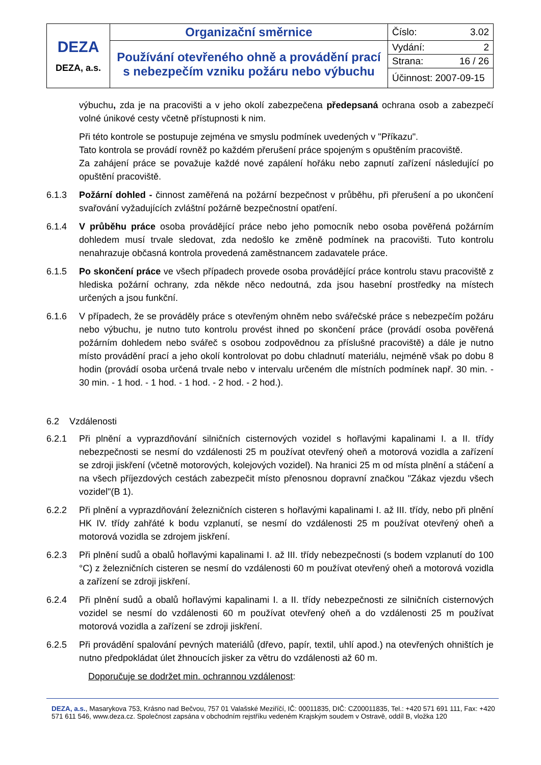| DEZA DEZA, a.s. | Organizační směrnice | Číslo: 3.02 |
| | Používání otevřeného ohně a provádění prací s nebezpečím vzniku požáru nebo výbuchu | Vydání: 2 |
| | | Strana: 16 / 26 |
| | | Účinnost: 2007-09-15 |
výbuchu, zda je na pracovišti a v jeho okolí zabezpečena předepsaná ochrana osob a zabezpečí volné únikové cesty včetně přístupnosti k nim.
Při této kontrole se postupuje zejména ve smyslu podmínek uvedených v "Příkazu".
Tato kontrola se provádí rovněž po každém přerušení práce spojeným s opuštěním pracoviště.
Za zahájení práce se považuje každé nové zapálení hořáku nebo zapnutí zařízení následující po opuštění pracoviště.
6.1.3 Požární dohled - činnost zaměřená na požární bezpečnost v průběhu, při přerušení a po ukončení svařování vyžadujících zvláštní požárně bezpečnostní opatření.
6.1.4 V průběhu práce osoba provádějící práce nebo jeho pomocník nebo osoba pověřená požárním dohledem musí trvale sledovat, zda nedošlo ke změně podmínek na pracovišti. Tuto kontrolu nenahrazuje občasná kontrola provedená zaměstnancem zadavatele práce.
6.1.5 Po skončení práce ve všech případech provede osoba provádějící práce kontrolu stavu pracoviště z hlediska požární ochrany, zda někde něco nedoutná, zda jsou hasební prostředky na místech určených a jsou funkční.
6.1.6 V případech, že se prováděly práce s otevřeným ohněm nebo svářečské práce s nebezpečím požáru nebo výbuchu, je nutno tuto kontrolu provést ihned po skončení práce (provádí osoba pověřená požárním dohledem nebo svářeč s osobou zodpovědnou za příslušné pracoviště) a dále je nutno místo provádění prací a jeho okolí kontrolovat po dobu chladnutí materiálu, nejméně však po dobu 8 hodin (provádí osoba určená trvale nebo v intervalu určeném dle místních podmínek např. 30 min. - 30 min. - 1 hod. - 1 hod. - 1 hod. - 2 hod. - 2 hod.).
6.2 Vzdálenosti
6.2.1 Při plnění a vyprazdňování silničních cisternových vozidel s hořlavými kapalinami I. a II. třídy nebezpečnosti se nesmí do vzdálenosti 25 m používat otevřený oheň a motorová vozidla a zařízení se zdroji jiskření (včetně motorových, kolejových vozidel). Na hranici 25 m od místa plnění a stáčení a na všech příjezdových cestách zabezpečit místo přenosnou dopravní značkou "Zákaz vjezdu všech vozidel"(B 1).
6.2.2 Při plnění a vyprazdňování železničních cisteren s hořlavými kapalinami I. až III. třídy, nebo při plnění HK IV. třídy zahřáté k bodu vzplanutí, se nesmí do vzdálenosti 25 m používat otevřený oheň a motorová vozidla se zdrojem jiskření.
6.2.3 Při plnění sudů a obalů hořlavými kapalinami I. až III. třídy nebezpečnosti (s bodem vzplanutí do 100 °C) z železničních cisteren se nesmí do vzdálenosti 60 m používat otevřený oheň a motorová vozidla a zařízení se zdroji jiskření.
6.2.4 Při plnění sudů a obalů hořlavými kapalinami I. a II. třídy nebezpečnosti ze silničních cisternových vozidel se nesmí do vzdálenosti 60 m používat otevřený oheň a do vzdálenosti 25 m používat motorová vozidla a zařízení se zdroji jiskření.
6.2.5 Při provádění spalování pevných materiálů (dřevo, papír, textil, uhlí apod.) na otevřených ohništích je nutno předpokládat úlet žhnoucích jisker za větru do vzdálenosti až 60 m.
Doporučuje se dodržet min. ochrannou vzdálenost:
DEZA, a.s., Masarykova 753, Krásno nad Bečvou, 757 01 Valašské Meziříčí, IČ: 00011835, DIČ: CZ00011835, Tel.: +420 571 691 111, Fax: +420 571 611 546, www.deza.cz. Společnost zapsána v obchodním rejstříku vedeném Krajským soudem v Ostravě, oddíl B, vložka 120